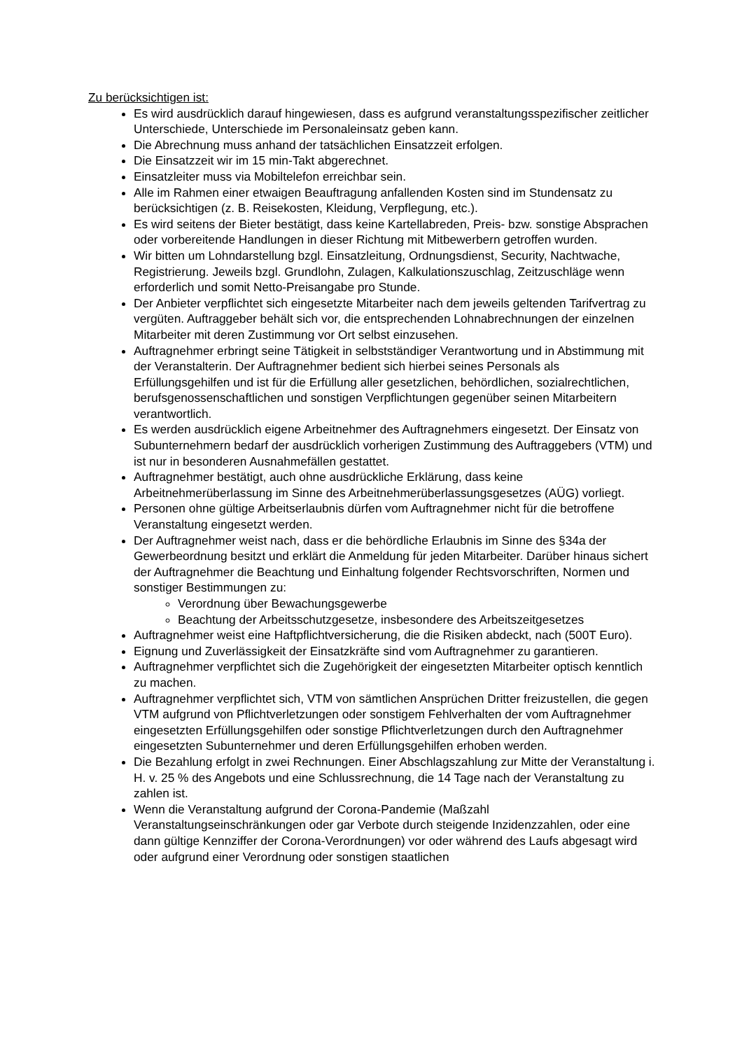Zu berücksichtigen ist:
Es wird ausdrücklich darauf hingewiesen, dass es aufgrund veranstaltungsspezifischer zeitlicher Unterschiede, Unterschiede im Personaleinsatz geben kann.
Die Abrechnung muss anhand der tatsächlichen Einsatzzeit erfolgen.
Die Einsatzzeit wir im 15 min-Takt abgerechnet.
Einsatzleiter muss via Mobiltelefon erreichbar sein.
Alle im Rahmen einer etwaigen Beauftragung anfallenden Kosten sind im Stundensatz zu berücksichtigen (z. B. Reisekosten, Kleidung, Verpflegung, etc.).
Es wird seitens der Bieter bestätigt, dass keine Kartellabreden, Preis- bzw. sonstige Absprachen oder vorbereitende Handlungen in dieser Richtung mit Mitbewerbern getroffen wurden.
Wir bitten um Lohndarstellung bzgl. Einsatzleitung, Ordnungsdienst, Security, Nachtwache, Registrierung. Jeweils bzgl. Grundlohn, Zulagen, Kalkulationszuschlag, Zeitzuschläge wenn erforderlich und somit Netto-Preisangabe pro Stunde.
Der Anbieter verpflichtet sich eingesetzte Mitarbeiter nach dem jeweils geltenden Tarifvertrag zu vergüten. Auftraggeber behält sich vor, die entsprechenden Lohnabrechnungen der einzelnen Mitarbeiter mit deren Zustimmung vor Ort selbst einzusehen.
Auftragnehmer erbringt seine Tätigkeit in selbstständiger Verantwortung und in Abstimmung mit der Veranstalterin. Der Auftragnehmer bedient sich hierbei seines Personals als Erfüllungsgehilfen und ist für die Erfüllung aller gesetzlichen, behördlichen, sozialrechtlichen, berufsgenossenschaftlichen und sonstigen Verpflichtungen gegenüber seinen Mitarbeitern verantwortlich.
Es werden ausdrücklich eigene Arbeitnehmer des Auftragnehmers eingesetzt. Der Einsatz von Subunternehmern bedarf der ausdrücklich vorherigen Zustimmung des Auftraggebers (VTM) und ist nur in besonderen Ausnahmefällen gestattet.
Auftragnehmer bestätigt, auch ohne ausdrückliche Erklärung, dass keine Arbeitnehmerüberlassung im Sinne des Arbeitnehmerüberlassungsgesetzes (AÜG) vorliegt.
Personen ohne gültige Arbeitserlaubnis dürfen vom Auftragnehmer nicht für die betroffene Veranstaltung eingesetzt werden.
Der Auftragnehmer weist nach, dass er die behördliche Erlaubnis im Sinne des §34a der Gewerbeordnung besitzt und erklärt die Anmeldung für jeden Mitarbeiter. Darüber hinaus sichert der Auftragnehmer die Beachtung und Einhaltung folgender Rechtsvorschriften, Normen und sonstiger Bestimmungen zu:
Verordnung über Bewachungsgewerbe
Beachtung der Arbeitsschutzgesetze, insbesondere des Arbeitszeitgesetzes
Auftragnehmer weist eine Haftpflichtversicherung, die die Risiken abdeckt, nach (500T Euro).
Eignung und Zuverlässigkeit der Einsatzkräfte sind vom Auftragnehmer zu garantieren.
Auftragnehmer verpflichtet sich die Zugehörigkeit der eingesetzten Mitarbeiter optisch kenntlich zu machen.
Auftragnehmer verpflichtet sich, VTM von sämtlichen Ansprüchen Dritter freizustellen, die gegen VTM aufgrund von Pflichtverletzungen oder sonstigem Fehlverhalten der vom Auftragnehmer eingesetzten Erfüllungsgehilfen oder sonstige Pflichtverletzungen durch den Auftragnehmer eingesetzten Subunternehmer und deren Erfüllungsgehilfen erhoben werden.
Die Bezahlung erfolgt in zwei Rechnungen. Einer Abschlagszahlung zur Mitte der Veranstaltung i. H. v. 25 % des Angebots und eine Schlussrechnung, die 14 Tage nach der Veranstaltung zu zahlen ist.
Wenn die Veranstaltung aufgrund der Corona-Pandemie (Maßzahl Veranstaltungseinschränkungen oder gar Verbote durch steigende Inzidenzzahlen, oder eine dann gültige Kennziffer der Corona-Verordnungen) vor oder während des Laufs abgesagt wird oder aufgrund einer Verordnung oder sonstigen staatlichen